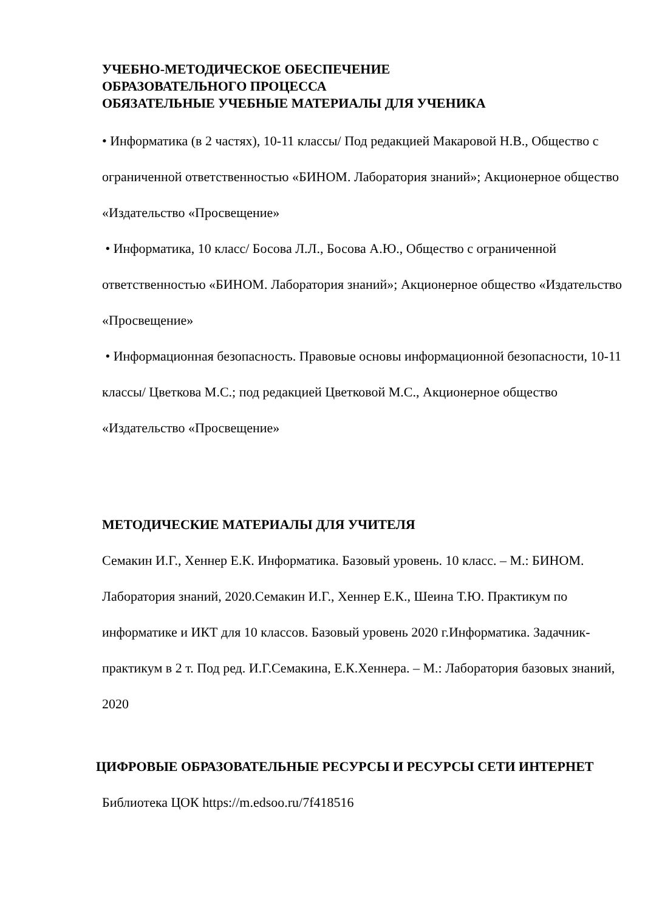УЧЕБНО-МЕТОДИЧЕСКОЕ ОБЕСПЕЧЕНИЕ
ОБРАЗОВАТЕЛЬНОГО ПРОЦЕССА
ОБЯЗАТЕЛЬНЫЕ УЧЕБНЫЕ МАТЕРИАЛЫ ДЛЯ УЧЕНИКА
• Информатика (в 2 частях), 10-11 классы/ Под редакцией Макаровой Н.В., Общество с ограниченной ответственностью «БИНОМ. Лаборатория знаний»; Акционерное общество «Издательство «Просвещение»
• Информатика, 10 класс/ Босова Л.Л., Босова А.Ю., Общество с ограниченной ответственностью «БИНОМ. Лаборатория знаний»; Акционерное общество «Издательство «Просвещение»
• Информационная безопасность. Правовые основы информационной безопасности, 10-11 классы/ Цветкова М.С.; под редакцией Цветковой М.С., Акционерное общество «Издательство «Просвещение»
МЕТОДИЧЕСКИЕ МАТЕРИАЛЫ ДЛЯ УЧИТЕЛЯ
Семакин И.Г., Хеннер Е.К. Информатика. Базовый уровень. 10 класс. – М.: БИНОМ. Лаборатория знаний, 2020.Семакин И.Г., Хеннер Е.К., Шеина Т.Ю. Практикум по информатике и ИКТ для 10 классов. Базовый уровень 2020 г.Информатика. Задачник-практикум в 2 т. Под ред. И.Г.Семакина, Е.К.Хеннера. – М.: Лаборатория базовых знаний, 2020
ЦИФРОВЫЕ ОБРАЗОВАТЕЛЬНЫЕ РЕСУРСЫ И РЕСУРСЫ СЕТИ ИНТЕРНЕТ
Библиотека ЦОК https://m.edsoo.ru/7f418516